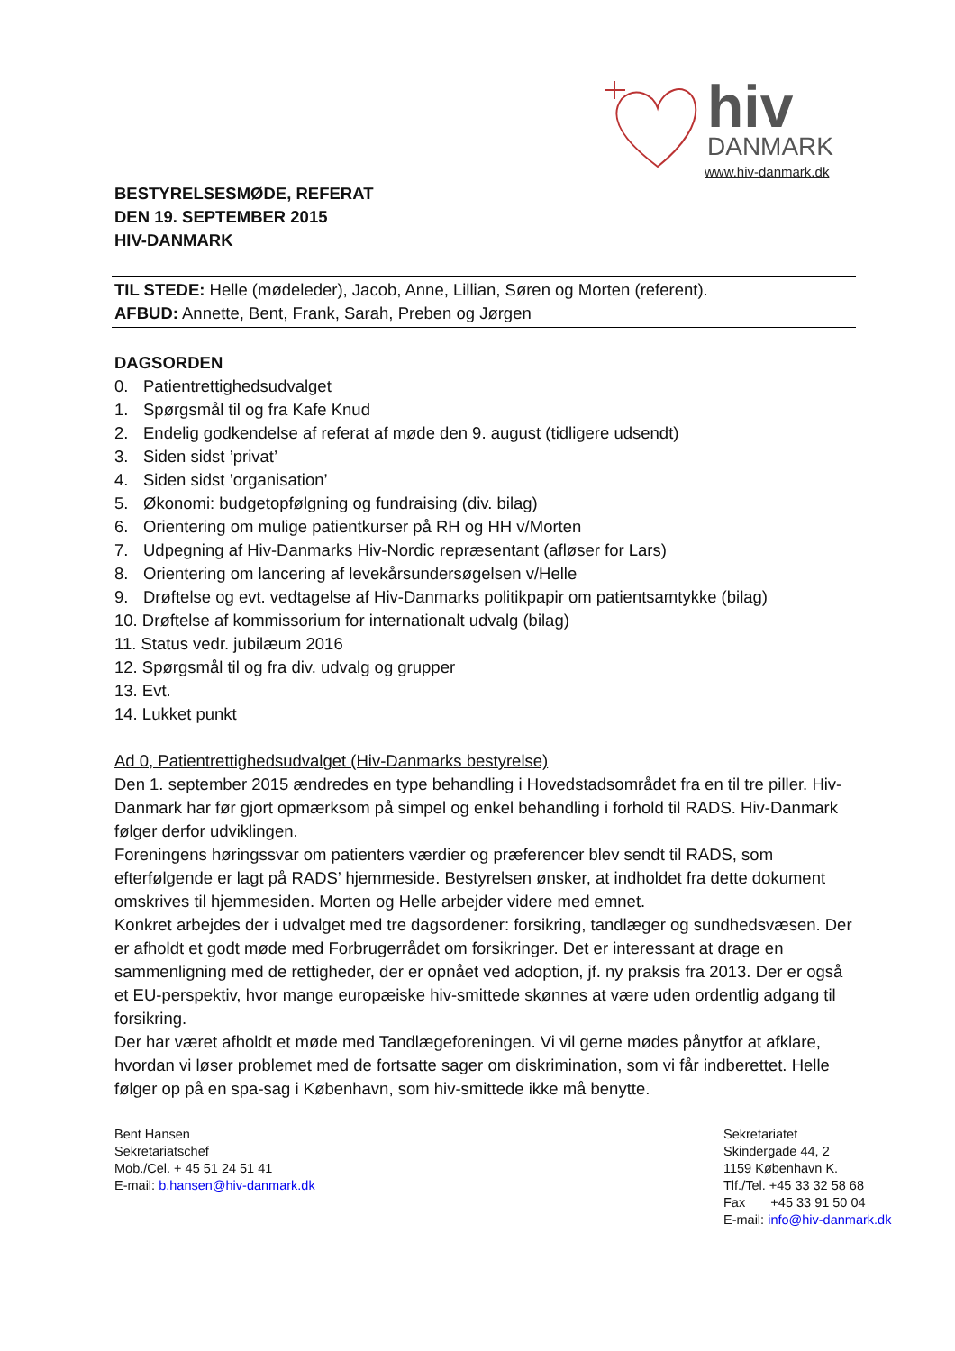hiv DANMARK
www.hiv-danmark.dk
BESTYRELSESMØDE, REFERAT
DEN 19. SEPTEMBER 2015
HIV-DANMARK
TIL STEDE: Helle (mødeleder), Jacob, Anne, Lillian, Søren og Morten (referent).
AFBUD: Annette, Bent, Frank, Sarah, Preben og Jørgen
DAGSORDEN
0. Patientrettighedsudvalget
1. Spørgsmål til og fra Kafe Knud
2. Endelig godkendelse af referat af møde den 9. august (tidligere udsendt)
3. Siden sidst ’privat’
4. Siden sidst ’organisation’
5. Økonomi: budgetopfølgning og fundraising (div. bilag)
6. Orientering om mulige patientkurser på RH og HH v/Morten
7. Udpegning af Hiv-Danmarks Hiv-Nordic repræsentant (afløser for Lars)
8. Orientering om lancering af levekårsundersøgelsen v/Helle
9. Drøftelse og evt. vedtagelse af Hiv-Danmarks politikpapir om patientsamtykke (bilag)
10. Drøftelse af kommissorium for internationalt udvalg (bilag)
11. Status vedr. jubilæum 2016
12. Spørgsmål til og fra div. udvalg og grupper
13. Evt.
14. Lukket punkt
Ad 0, Patientrettighedsudvalget (Hiv-Danmarks bestyrelse)
Den 1. september 2015 ændredes en type behandling i Hovedstadsområdet fra en til tre piller. Hiv-Danmark har før gjort opmærksom på simpel og enkel behandling i forhold til RADS. Hiv-Danmark følger derfor udviklingen.
Foreningens høringssvar om patienters værdier og præferencer blev sendt til RADS, som efterfølgende er lagt på RADS’ hjemmeside. Bestyrelsen ønsker, at indholdet fra dette dokument omskrives til hjemmesiden. Morten og Helle arbejder videre med emnet.
Konkret arbejdes der i udvalget med tre dagsordener: forsikring, tandlæger og sundhedsvæsen. Der er afholdt et godt møde med Forbrugerrådet om forsikringer. Det er interessant at drage en sammenligning med de rettigheder, der er opnået ved adoption, jf. ny praksis fra 2013. Der er også et EU-perspektiv, hvor mange europæiske hiv-smittede skønnes at være uden ordentlig adgang til forsikring.
Der har været afholdt et møde med Tandlægeforeningen. Vi vil gerne mødes pånytfor at afklare, hvordan vi løser problemet med de fortsatte sager om diskrimination, som vi får indberettet. Helle følger op på en spa-sag i København, som hiv-smittede ikke må benytte.
Bent Hansen
Sekretariatschef
Mob./Cel. + 45 51 24 51 41
E-mail: b.hansen@hiv-danmark.dk
Sekretariatet
Skindergade 44, 2
1159 København K.
Tlf./Tel. +45 33 32 58 68
Fax +45 33 91 50 04
E-mail: info@hiv-danmark.dk